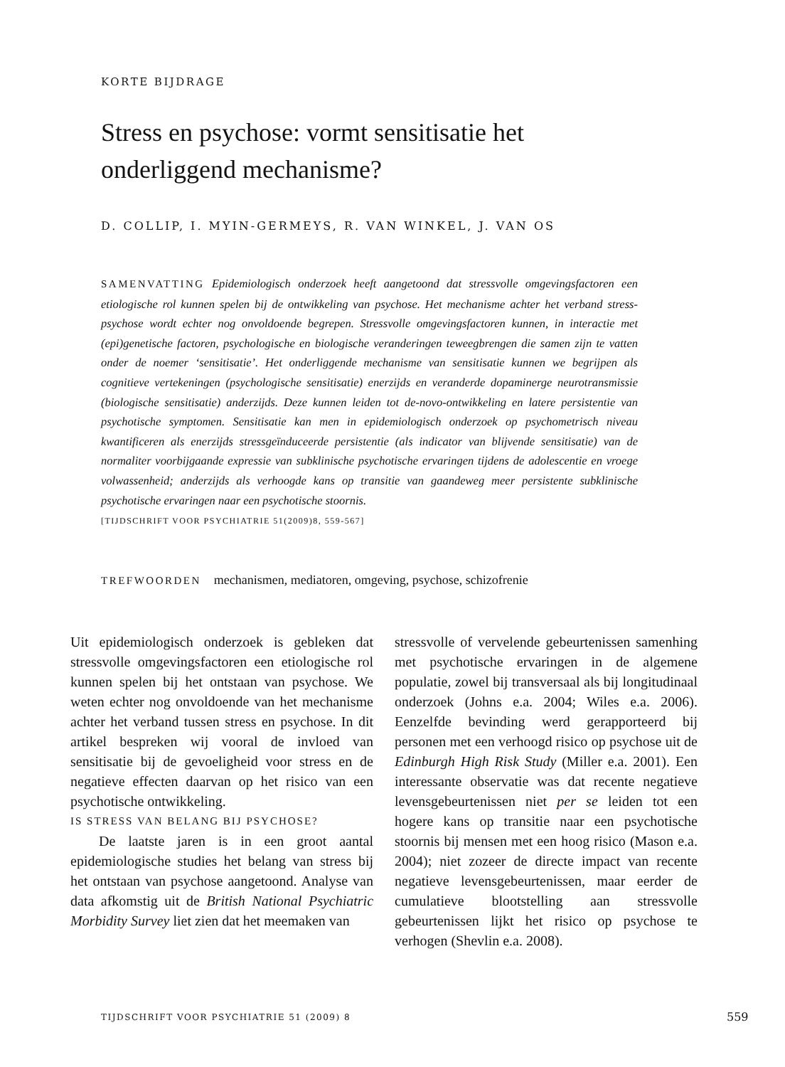KORTE BIJDRAGE
Stress en psychose: vormt sensitisatie het
onderliggend mechanisme?
D. COLLIP, I. MYIN-GERMEYS, R. VAN WINKEL, J. VAN OS
SAMENVATTING Epidemiologisch onderzoek heeft aangetoond dat stressvolle omgevingsfactoren een etiologische rol kunnen spelen bij de ontwikkeling van psychose. Het mechanisme achter het verband stress-psychose wordt echter nog onvoldoende begrepen. Stressvolle omgevingsfactoren kunnen, in interactie met (epi)genetische factoren, psychologische en biologische veranderingen teweegbrengen die samen zijn te vatten onder de noemer ‘sensitisatie’. Het onderliggende mechanisme van sensitisatie kunnen we begrijpen als cognitieve vertekeningen (psychologische sensitisatie) enerzijds en veranderde dopaminerge neurotransmissie (biologische sensitisatie) anderzijds. Deze kunnen leiden tot de-novo-ontwikkeling en latere persistentie van psychotische symptomen. Sensitisatie kan men in epidemiologisch onderzoek op psychometrisch niveau kwantificeren als enerzijds stressgeïnduceerde persistentie (als indicator van blijvende sensitisatie) van de normaliter voorbijgaande expressie van subklinische psychotische ervaringen tijdens de adolescentie en vroege volwassenheid; anderzijds als verhoogde kans op transitie van gaandeweg meer persistente subklinische psychotische ervaringen naar een psychotische stoornis.
[TIJDSCHRIFT VOOR PSYCHIATRIE 51(2009)8, 559-567]
TREFWOORDEN mechanismen, mediatoren, omgeving, psychose, schizofrenie
Uit epidemiologisch onderzoek is gebleken dat stressvolle omgevingsfactoren een etiologische rol kunnen spelen bij het ontstaan van psychose. We weten echter nog onvoldoende van het mechanisme achter het verband tussen stress en psychose. In dit artikel bespreken wij vooral de invloed van sensitisatie bij de gevoeligheid voor stress en de negatieve effecten daarvan op het risico van een psychotische ontwikkeling.
IS STRESS VAN BELANG BIJ PSYCHOSE?
De laatste jaren is in een groot aantal epidemiologische studies het belang van stress bij het ontstaan van psychose aangetoond. Analyse van data afkomstig uit de British National Psychiatric Morbidity Survey liet zien dat het meemaken van
stressvolle of vervelende gebeurtenissen samenhing met psychotische ervaringen in de algemene populatie, zowel bij transversaal als bij longitudinaal onderzoek (Johns e.a. 2004; Wiles e.a. 2006). Eenzelfde bevinding werd gerapporteerd bij personen met een verhoogd risico op psychose uit de Edinburgh High Risk Study (Miller e.a. 2001). Een interessante observatie was dat recente negatieve levensgebeurtenissen niet per se leiden tot een hogere kans op transitie naar een psychotische stoornis bij mensen met een hoog risico (Mason e.a. 2004); niet zozeer de directe impact van recente negatieve levensgebeurtenissen, maar eerder de cumulatieve blootstelling aan stressvolle gebeurtenissen lijkt het risico op psychose te verhogen (Shevlin e.a. 2008).
TIJDSCHRIFT VOOR PSYCHIATRIE 51 (2009) 8
559